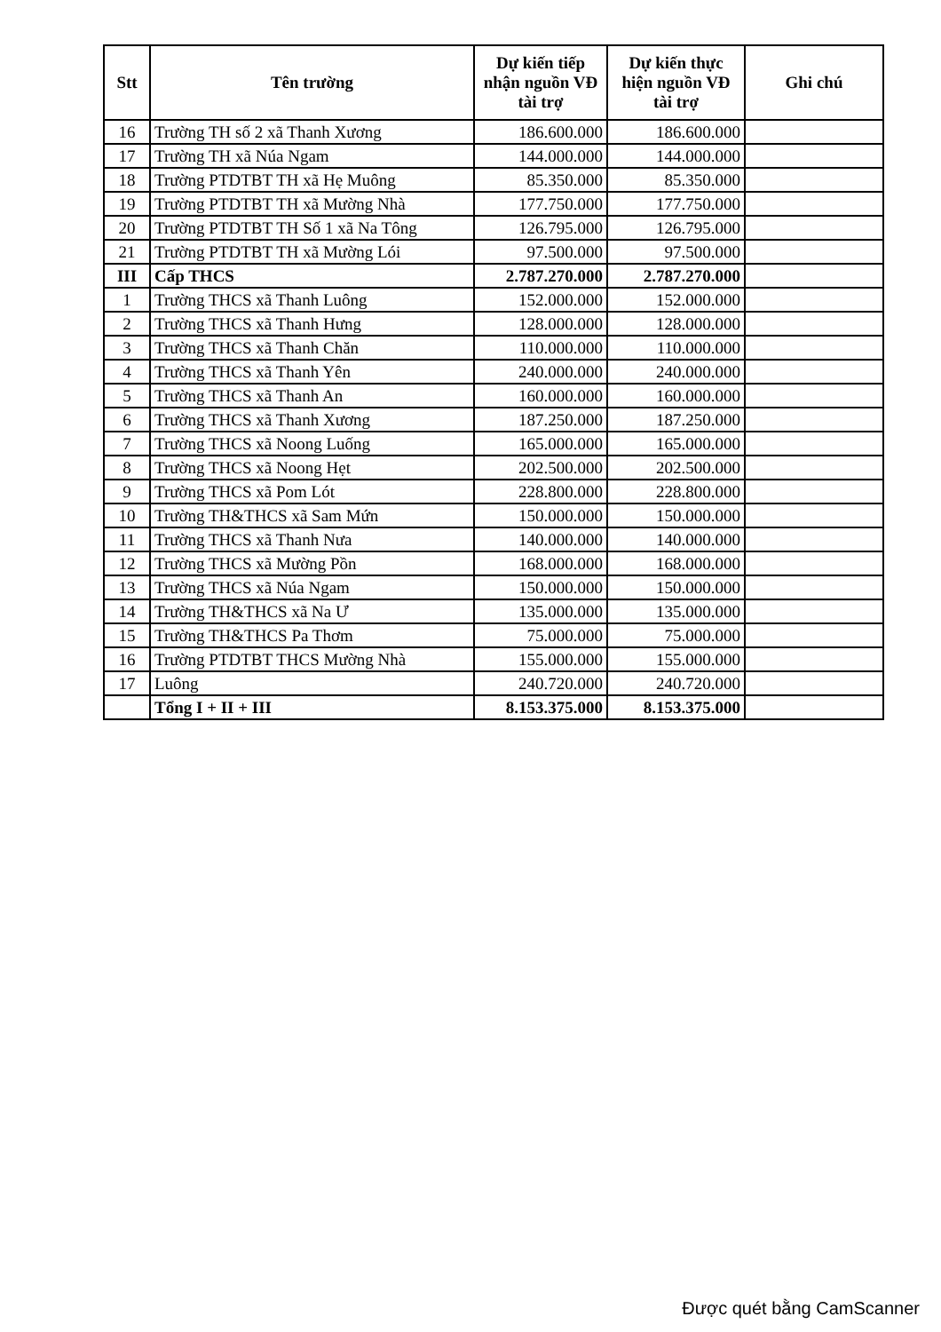| Stt | Tên trường | Dự kiến tiếp nhận nguồn VĐ tài trợ | Dự kiến thực hiện nguồn VĐ tài trợ | Ghi chú |
| --- | --- | --- | --- | --- |
| 16 | Trường TH số 2 xã Thanh Xương | 186.600.000 | 186.600.000 | |
| 17 | Trường TH xã Núa Ngam | 144.000.000 | 144.000.000 | |
| 18 | Trường PTDTBT TH xã Hẹ Muông | 85.350.000 | 85.350.000 | |
| 19 | Trường PTDTBT TH xã Mường Nhà | 177.750.000 | 177.750.000 | |
| 20 | Trường PTDTBT TH Số 1 xã Na Tông | 126.795.000 | 126.795.000 | |
| 21 | Trường PTDTBT TH xã Mường Lói | 97.500.000 | 97.500.000 | |
| III | Cấp THCS | 2.787.270.000 | 2.787.270.000 | |
| 1 | Trường THCS xã Thanh Luông | 152.000.000 | 152.000.000 | |
| 2 | Trường THCS xã Thanh Hưng | 128.000.000 | 128.000.000 | |
| 3 | Trường THCS xã Thanh Chăn | 110.000.000 | 110.000.000 | |
| 4 | Trường THCS xã Thanh Yên | 240.000.000 | 240.000.000 | |
| 5 | Trường THCS xã Thanh An | 160.000.000 | 160.000.000 | |
| 6 | Trường THCS xã Thanh Xương | 187.250.000 | 187.250.000 | |
| 7 | Trường THCS xã Noong Luống | 165.000.000 | 165.000.000 | |
| 8 | Trường THCS xã Noong Hẹt | 202.500.000 | 202.500.000 | |
| 9 | Trường THCS xã Pom Lót | 228.800.000 | 228.800.000 | |
| 10 | Trường TH&THCS xã Sam Mứn | 150.000.000 | 150.000.000 | |
| 11 | Trường THCS xã Thanh Nưa | 140.000.000 | 140.000.000 | |
| 12 | Trường THCS xã Mường Pồn | 168.000.000 | 168.000.000 | |
| 13 | Trường THCS xã Núa Ngam | 150.000.000 | 150.000.000 | |
| 14 | Trường TH&THCS xã Na Ư | 135.000.000 | 135.000.000 | |
| 15 | Trường TH&THCS Pa Thơm | 75.000.000 | 75.000.000 | |
| 16 | Trường PTDTBT THCS Mường Nhà | 155.000.000 | 155.000.000 | |
| 17 | Luông | 240.720.000 | 240.720.000 | |
| | Tổng I + II + III | 8.153.375.000 | 8.153.375.000 | |
Được quét bằng CamScanner